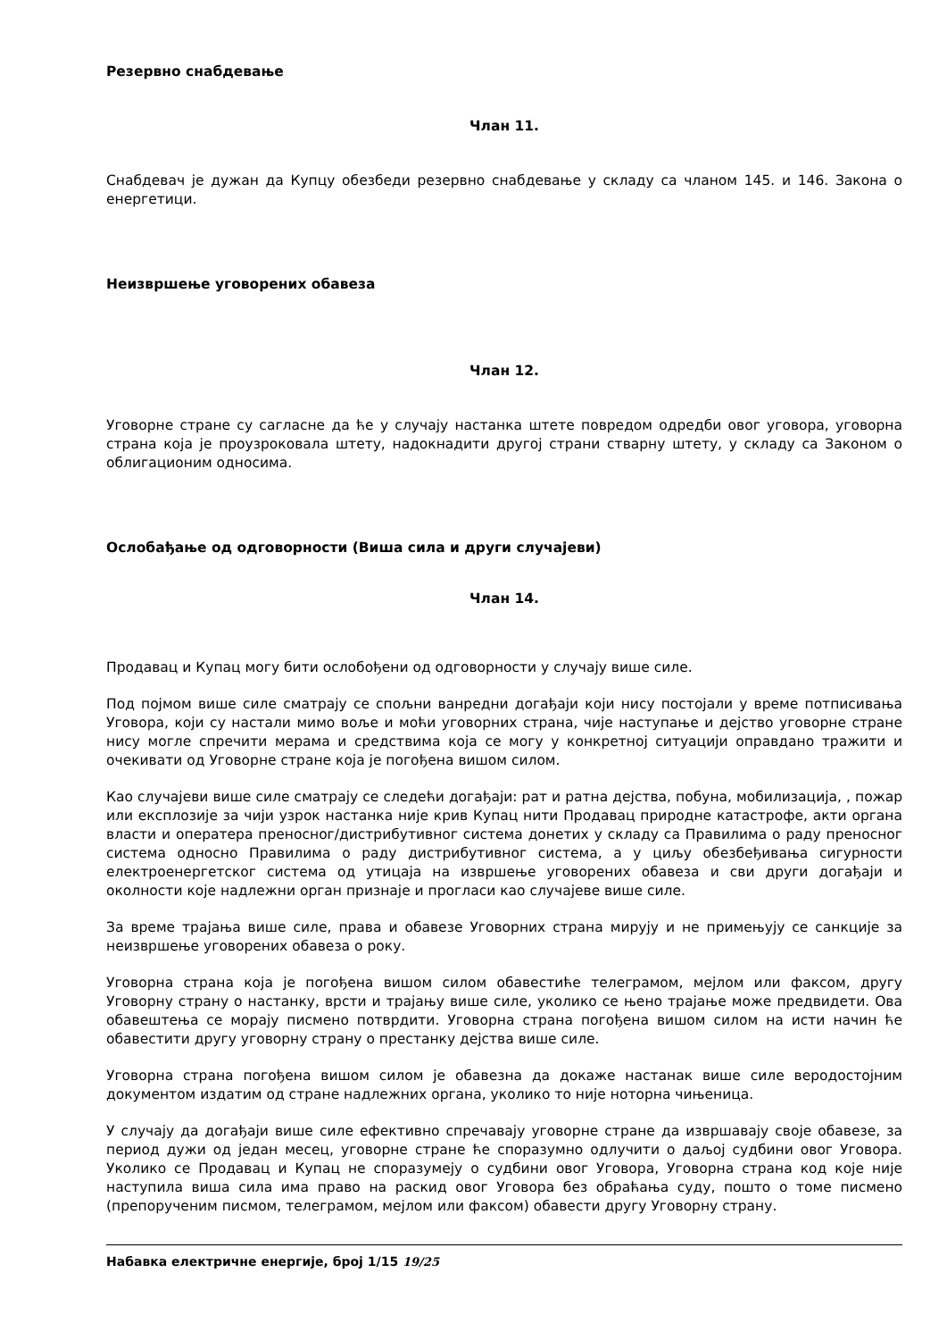Резервно снабдевање
Члан 11.
Снабдевач је дужан да Купцу обезбеди резервно снабдевање у складу са чланом 145. и 146. Закона о енергетици.
Неизвршење уговорених обавеза
Члан 12.
Уговорне стране су сагласне да ће у случају настанка штете повредом одредби овог уговора, уговорна страна која је проузроковала штету, надокнадити другој страни стварну штету, у складу са Законом о облигационим односима.
Ослобађање од одговорности (Виша сила и други случајеви)
Члан 14.
Продавац и Купац могу бити ослобођени од одговорности у случају више силе.
Под појмом више силе сматрају се спољни ванредни догађаји који нису постојали у време потписивања Уговора, који су настали мимо воље и моћи уговорних страна, чије наступање и дејство уговорне стране нису могле спречити мерама и средствима која се могу у конкретној ситуацији оправдано тражити и очекивати од Уговорне стране која је погођена вишом силом.
Као случајеви више силе сматрају се следећи догађаји: рат и ратна дејства, побуна, мобилизација, , пожар или експлозије за чији узрок настанка није крив Купац нити Продавац природне катастрофе, акти органа власти и оператера преносног/дистрибутивног система донетих у складу са Правилима о раду преносног система односно Правилима о раду дистрибутивног система, а у циљу обезбеђивања сигурности електроенергетског система од утицаја на извршење уговорених обавеза и сви други догађаји и околности које надлежни орган признаје и прогласи као случајеве више силе.
За време трајања више силе, права и обавезе Уговорних страна мирују и не примењују се санкције за неизвршење уговорених обавеза о року.
Уговорна страна која је погођена вишом силом обавестиће телеграмом, мејлом или факсом, другу Уговорну страну о настанку, врсти и трајању више силе, уколико се њено трајање може предвидети. Ова обавештења се морају писмено потврдити. Уговорна страна погођена вишом силом на исти начин ће обавестити другу уговорну страну о престанку дејства више силе.
Уговорна страна погођена вишом силом је обавезна да докаже настанак више силе веродостојним документом издатим од стране надлежних органа, уколико то није ноторна чињеница.
У случају да догађаји више силе ефективно спречавају уговорне стране да извршавају своје обавезе, за период дужи од један месец, уговорне стране ће споразумно одлучити о даљој судбини овог Уговора. Уколико се Продавац и Купац не споразумеју о судбини овог Уговора, Уговорна страна код које није наступила виша сила има право на раскид овог Уговора без обраћања суду, пошто о томе писмено (препорученим писмом, телеграмом, мејлом или факсом) обавести другу Уговорну страну.
Набавка електричне енергије, број 1/15 19/25